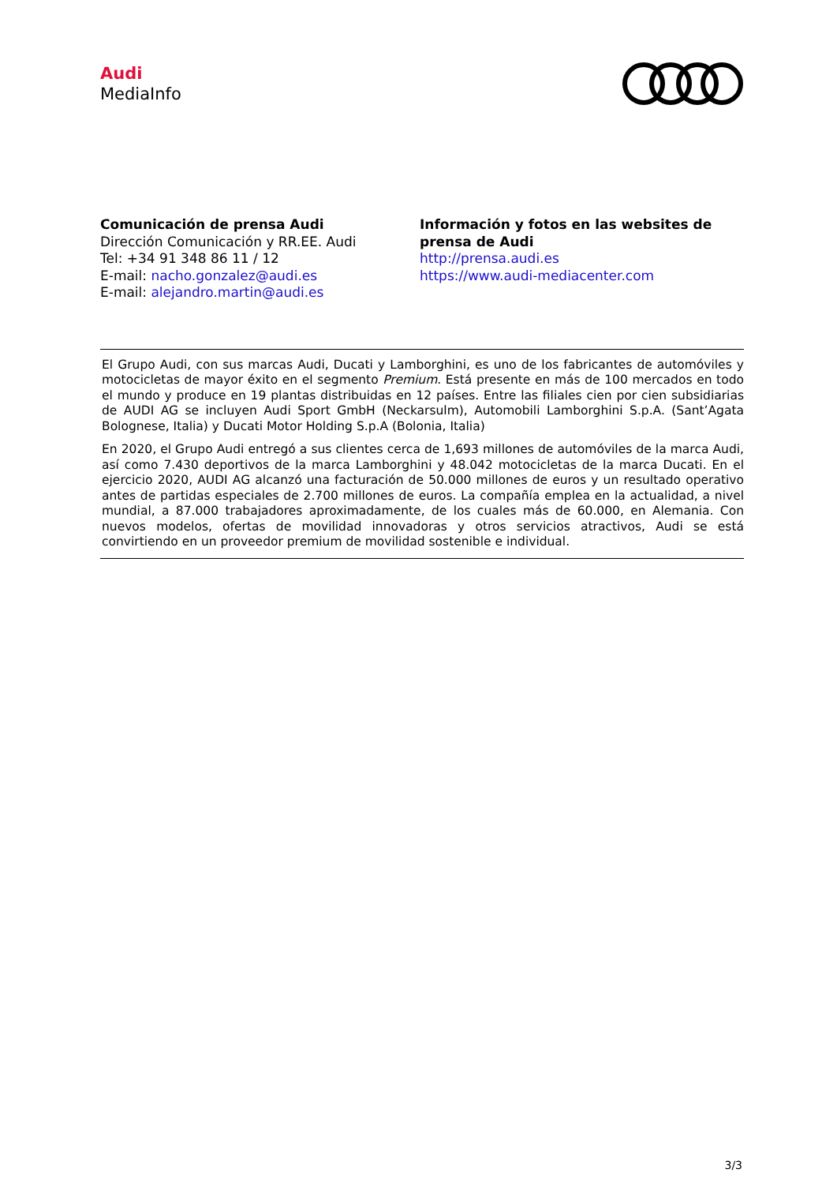Audi
MediaInfo
Comunicación de prensa Audi
Dirección Comunicación y RR.EE. Audi
Tel: +34 91 348 86 11 / 12
E-mail: nacho.gonzalez@audi.es
E-mail: alejandro.martin@audi.es
Información y fotos en las websites de
prensa de Audi
http://prensa.audi.es
https://www.audi-mediacenter.com
El Grupo Audi, con sus marcas Audi, Ducati y Lamborghini, es uno de los fabricantes de automóviles y motocicletas de mayor éxito en el segmento Premium. Está presente en más de 100 mercados en todo el mundo y produce en 19 plantas distribuidas en 12 países. Entre las filiales cien por cien subsidiarias de AUDI AG se incluyen Audi Sport GmbH (Neckarsulm), Automobili Lamborghini S.p.A. (Sant’Agata Bolognese, Italia) y Ducati Motor Holding S.p.A (Bolonia, Italia)
En 2020, el Grupo Audi entregó a sus clientes cerca de 1,693 millones de automóviles de la marca Audi, así como 7.430 deportivos de la marca Lamborghini y 48.042 motocicletas de la marca Ducati. En el ejercicio 2020, AUDI AG alcanzó una facturación de 50.000 millones de euros y un resultado operativo antes de partidas especiales de 2.700 millones de euros. La compañía emplea en la actualidad, a nivel mundial, a 87.000 trabajadores aproximadamente, de los cuales más de 60.000, en Alemania. Con nuevos modelos, ofertas de movilidad innovadoras y otros servicios atractivos, Audi se está convirtiendo en un proveedor premium de movilidad sostenible e individual.
3/3